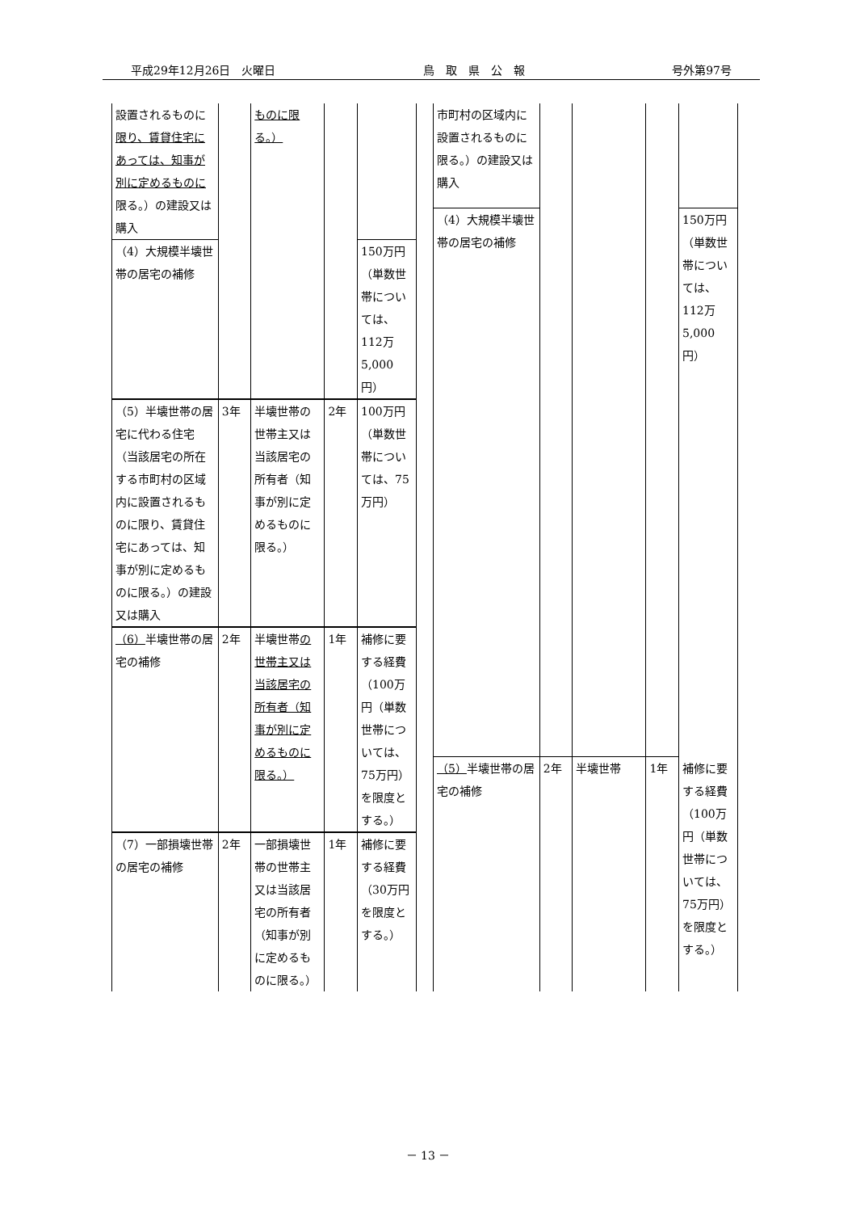平成29年12月26日　火曜日 鳥　取　県　公　報 号外第97号
| 設置されるものに 限り、賃貸住宅にあっては、知事が別に定めるものに 限る。）の建設又は購入 | | ものに限る。） | | |
| （4）大規模半壊世帯の居宅の補修 | | | | 150万円（単数世帯については、112万5,000円） |
| （5）半壊世帯の居宅に代わる住宅（当該居宅の所在する市町村の区域内に設置されるものに限り、賃貸住宅にあっては、知事が別に定めるものに限る。）の建設又は購入 | 3年 | 半壊世帯の世帯主又は当該居宅の所有者（知事が別に定めるものに限る。） | 2年 | 100万円（単数世帯については、75万円） |
| （6） 半壊世帯の居宅の補修 | 2年 | 半壊世帯 の世帯主又は当該居宅の所有者（知事が別に定めるものに限る。） | 1年 | 補修に要する経費（100万円（単数世帯については、75万円）を限度とする。） |
| （7）一部損壊世帯の居宅の補修 | 2年 | 一部損壊世帯の世帯主又は当該居宅の所有者（知事が別に定めるものに限る。） | 1年 | 補修に要する経費（30万円を限度とする。） |
| 市町村の区域内に設置されるものに限る。）の建設又は購入 | | | | |
| （4）大規模半壊世帯の居宅の補修 | | | | 150万円（単数世帯については、112万5,000円） |
| （5） 半壊世帯の居宅の補修 | 2年 | 半壊世帯 | 1年 | 補修に要する経費（100万円（単数世帯については、75万円）を限度とする。） |
－ 13 －